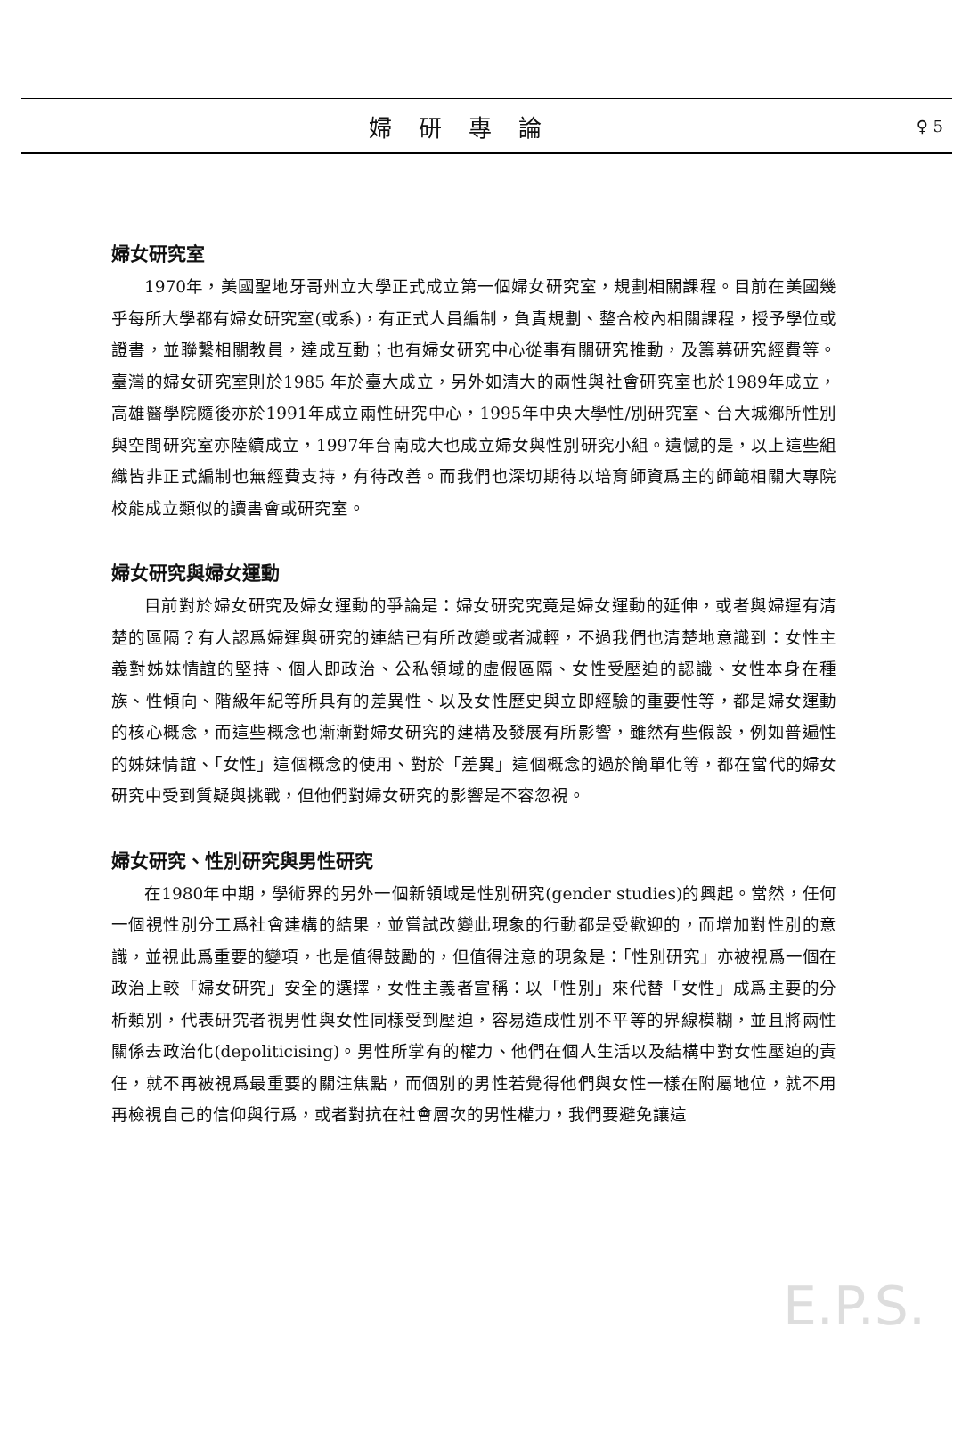婦研專論 ♀ 5
婦女研究室
1970年，美國聖地牙哥州立大學正式成立第一個婦女研究室，規劃相關課程。目前在美國幾乎每所大學都有婦女研究室(或系)，有正式人員編制，負責規劃、整合校內相關課程，授予學位或證書，並聯繫相關教員，達成互動；也有婦女研究中心從事有關研究推動，及籌募研究經費等。臺灣的婦女研究室則於1985 年於臺大成立，另外如清大的兩性與社會研究室也於1989年成立，高雄醫學院隨後亦於1991年成立兩性研究中心，1995年中央大學性/別研究室、台大城鄉所性別與空間研究室亦陸續成立，1997年台南成大也成立婦女與性別研究小組。遺憾的是，以上這些組織皆非正式編制也無經費支持，有待改善。而我們也深切期待以培育師資爲主的師範相關大專院校能成立類似的讀書會或研究室。
婦女研究與婦女運動
目前對於婦女研究及婦女運動的爭論是：婦女研究究竟是婦女運動的延伸，或者與婦運有清楚的區隔？有人認爲婦運與研究的連結已有所改變或者減輕，不過我們也清楚地意識到：女性主義對姊妹情誼的堅持、個人即政治、公私領域的虛假區隔、女性受壓迫的認識、女性本身在種族、性傾向、階級年紀等所具有的差異性、以及女性歷史與立即經驗的重要性等，都是婦女運動的核心概念，而這些概念也漸漸對婦女研究的建構及發展有所影響，雖然有些假設，例如普遍性的姊妹情誼、「女性」這個概念的使用、對於「差異」這個概念的過於簡單化等，都在當代的婦女研究中受到質疑與挑戰，但他們對婦女研究的影響是不容忽視。
婦女研究、性別研究與男性研究
在1980年中期，學術界的另外一個新領域是性別研究(gender studies)的興起。當然，任何一個視性別分工爲社會建構的結果，並嘗試改變此現象的行動都是受歡迎的，而增加對性別的意識，並視此爲重要的變項，也是值得鼓勵的，但值得注意的現象是：「性別研究」亦被視爲一個在政治上較「婦女研究」安全的選擇，女性主義者宣稱：以「性別」來代替「女性」成爲主要的分析類別，代表研究者視男性與女性同樣受到壓迫，容易造成性別不平等的界線模糊，並且將兩性關係去政治化(depoliticising)。男性所掌有的權力、他們在個人生活以及結構中對女性壓迫的責任，就不再被視爲最重要的關注焦點，而個別的男性若覺得他們與女性一樣在附屬地位，就不用再檢視自己的信仰與行爲，或者對抗在社會層次的男性權力，我們要避免讓這
E.P.S.